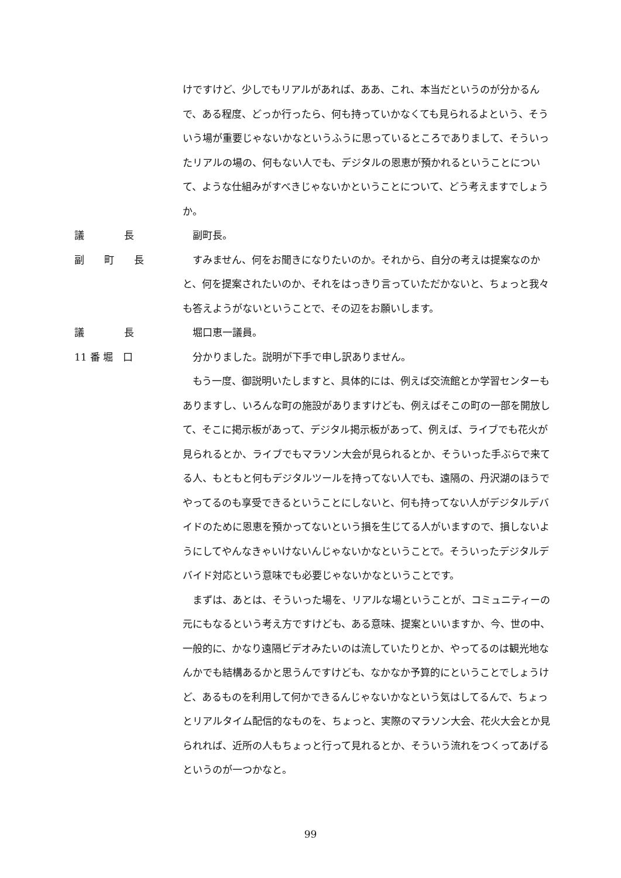けですけど、少しでもリアルがあれば、ああ、これ、本当だというのが分かるんで、ある程度、どっか行ったら、何も持っていかなくても見られるよという、そういう場が重要じゃないかなというふうに思っているところでありまして、そういったリアルの場の、何もない人でも、デジタルの恩恵が預かれるということについて、ような仕組みがすべきじゃないかということについて、どう考えますでしょうか。
議　　　　長 副町長。
副　　町　　長 すみません、何をお聞きになりたいのか。それから、自分の考えは提案なのかと、何を提案されたいのか、それをはっきり言っていただかないと、ちょっと我々も答えようがないということで、その辺をお願いします。
議　　　　長 堀口恵一議員。
11 番 堀　口 分かりました。説明が下手で申し訳ありません。
もう一度、御説明いたしますと、具体的には、例えば交流館とか学習センターもありますし、いろんな町の施設がありますけども、例えばそこの町の一部を開放して、そこに掲示板があって、デジタル掲示板があって、例えば、ライブでも花火が見られるとか、ライブでもマラソン大会が見られるとか、そういった手ぶらで来てる人、もともと何もデジタルツールを持ってない人でも、遠隔の、丹沢湖のほうでやってるのも享受できるということにしないと、何も持ってない人がデジタルデバイドのために恩恵を預かってないという損を生じてる人がいますので、損しないようにしてやんなきゃいけないんじゃないかなということで。そういったデジタルデバイド対応という意味でも必要じゃないかなということです。
まずは、あとは、そういった場を、リアルな場ということが、コミュニティーの元にもなるという考え方ですけども、ある意味、提案といいますか、今、世の中、一般的に、かなり遠隔ビデオみたいのは流していたりとか、やってるのは観光地なんかでも結構あるかと思うんですけども、なかなか予算的にということでしょうけど、あるものを利用して何かできるんじゃないかなという気はしてるんで、ちょっとリアルタイム配信的なものを、ちょっと、実際のマラソン大会、花火大会とか見られれば、近所の人もちょっと行って見れるとか、そういう流れをつくってあげるというのが一つかなと。
99